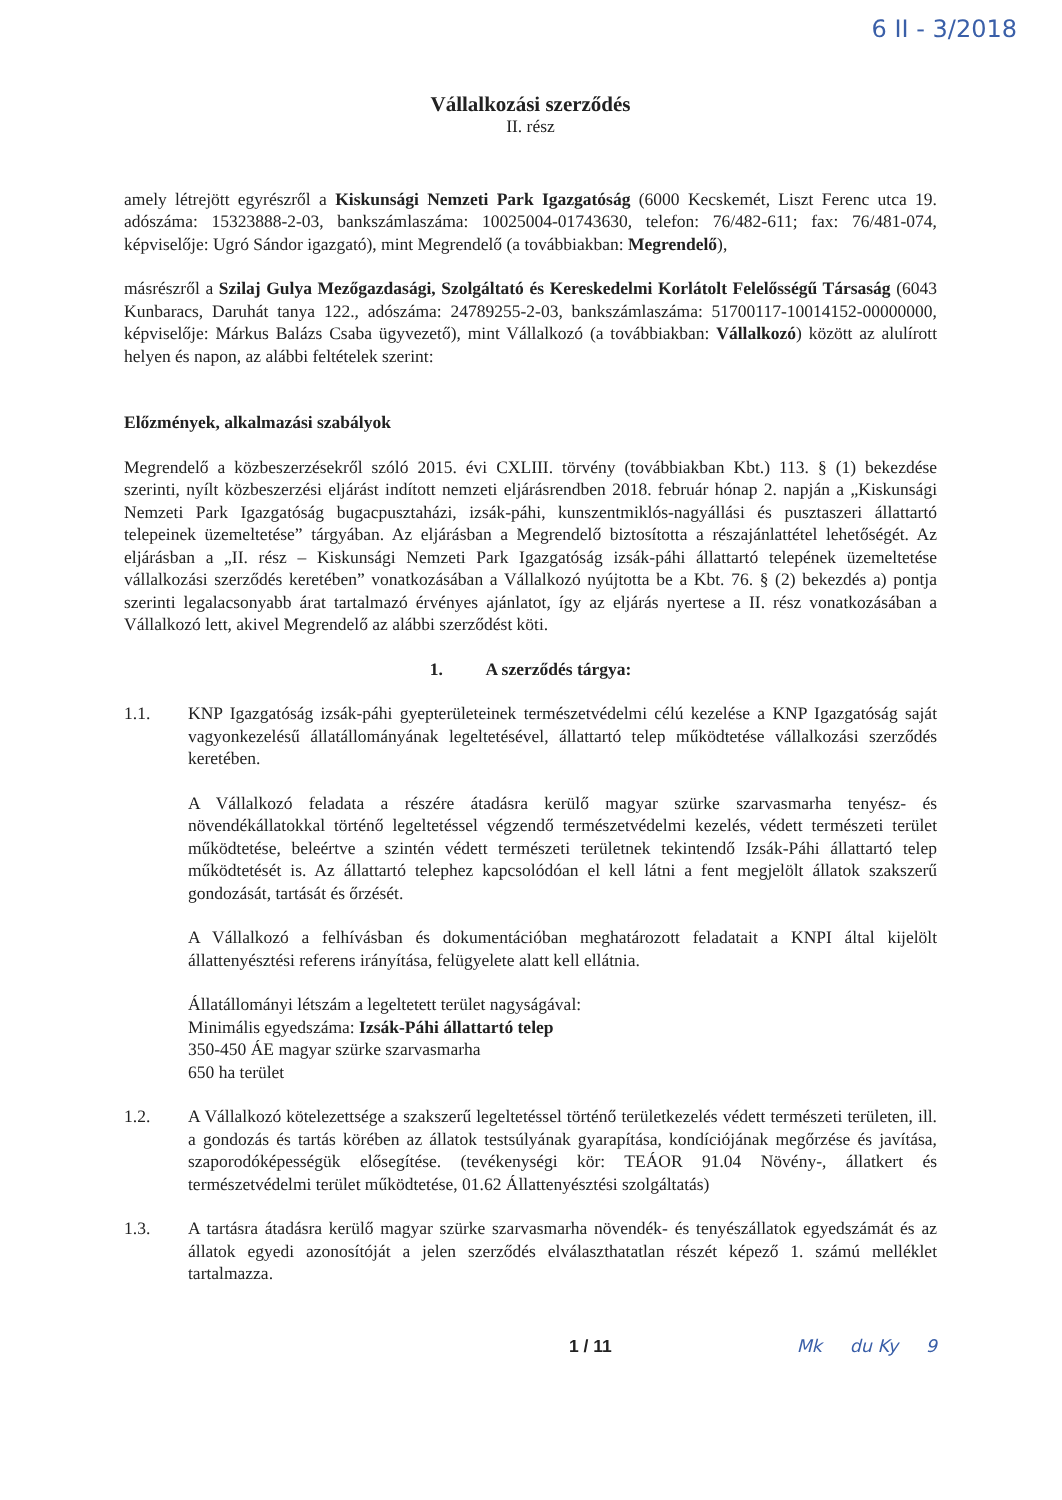6 II - 3/2018
Vállalkozási szerződés
II. rész
amely létrejött egyrészről a Kiskunsági Nemzeti Park Igazgatóság (6000 Kecskemét, Liszt Ferenc utca 19. adószáma: 15323888-2-03, bankszámlaszáma: 10025004-01743630, telefon: 76/482-611; fax: 76/481-074, képviselője: Ugró Sándor igazgató), mint Megrendelő (a továbbiakban: Megrendelő),
másrészről a Szilaj Gulya Mezőgazdasági, Szolgáltató és Kereskedelmi Korlátolt Felelősségű Társaság (6043 Kunbaracs, Daruhát tanya 122., adószáma: 24789255-2-03, bankszámlaszáma: 51700117-10014152-00000000, képviselője: Márkus Balázs Csaba ügyvezető), mint Vállalkozó (a továbbiakban: Vállalkozó) között az alulírott helyen és napon, az alábbi feltételek szerint:
Előzmények, alkalmazási szabályok
Megrendelő a közbeszerzésekről szóló 2015. évi CXLIII. törvény (továbbiakban Kbt.) 113. § (1) bekezdése szerinti, nyílt közbeszerzési eljárást indított nemzeti eljárásrendben 2018. február hónap 2. napján a „Kiskunsági Nemzeti Park Igazgatóság bugacpusztaházi, izsák-páhi, kunszentmiklós-nagyállási és pusztaszeri állattartó telepeinek üzemeltetése” tárgyában. Az eljárásban a Megrendelő biztosította a részajánlattétel lehetőségét. Az eljárásban a „II. rész – Kiskunsági Nemzeti Park Igazgatóság izsák-páhi állattartó telepének üzemeltetése vállalkozási szerződés keretében” vonatkozásában a Vállalkozó nyújtotta be a Kbt. 76. § (2) bekezdés a) pontja szerinti legalacsonyabb árat tartalmazó érvényes ajánlatot, így az eljárás nyertese a II. rész vonatkozásában a Vállalkozó lett, akivel Megrendelő az alábbi szerződést köti.
1. A szerződés tárgya:
1.1. KNP Igazgatóság izsák-páhi gyepterületeinek természetvédelmi célú kezelése a KNP Igazgatóság saját vagyonkezelésű állatállományának legeltetésével, állattartó telep működtetése vállalkozási szerződés keretében.
A Vállalkozó feladata a részére átadásra kerülő magyar szürke szarvasmarha tenyész- és növendékállatokkal történő legeltetéssel végzendő természetvédelmi kezelés, védett természeti terület működtetése, beleértve a szintén védett természeti területnek tekintendő Izsák-Páhi állattartó telep működtetését is. Az állattartó telephez kapcsolódóan el kell látni a fent megjelölt állatok szakszerű gondozását, tartását és őrzését.
A Vállalkozó a felhívásban és dokumentációban meghatározott feladatait a KNPI által kijelölt állattenyésztési referens irányítása, felügyelete alatt kell ellátnia.
Állatállományi létszám a legeltetett terület nagyságával:
Minimális egyedszáma: Izsák-Páhi állattartó telep
350-450 ÁE magyar szürke szarvasmarha
650 ha terület
1.2. A Vállalkozó kötelezettsége a szakszerű legeltetéssel történő területkezelés védett természeti területen, ill. a gondozás és tartás körében az állatok testsúlyának gyarapítása, kondíciójának megőrzése és javítása, szaporodóképességük elősegítése. (tevékenységi kör: TEÁOR 91.04 Növény-, állatkert és természetvédelmi terület működtetése, 01.62 Állattenyésztési szolgáltatás)
1.3. A tartásra átadásra kerülő magyar szürke szarvasmarha növendék- és tenyészállatok egyedszámát és az állatok egyedi azonosítóját a jelen szerződés elválaszthatatlan részét képező 1. számú melléklet tartalmazza.
1 / 11 Mk du Ky 9